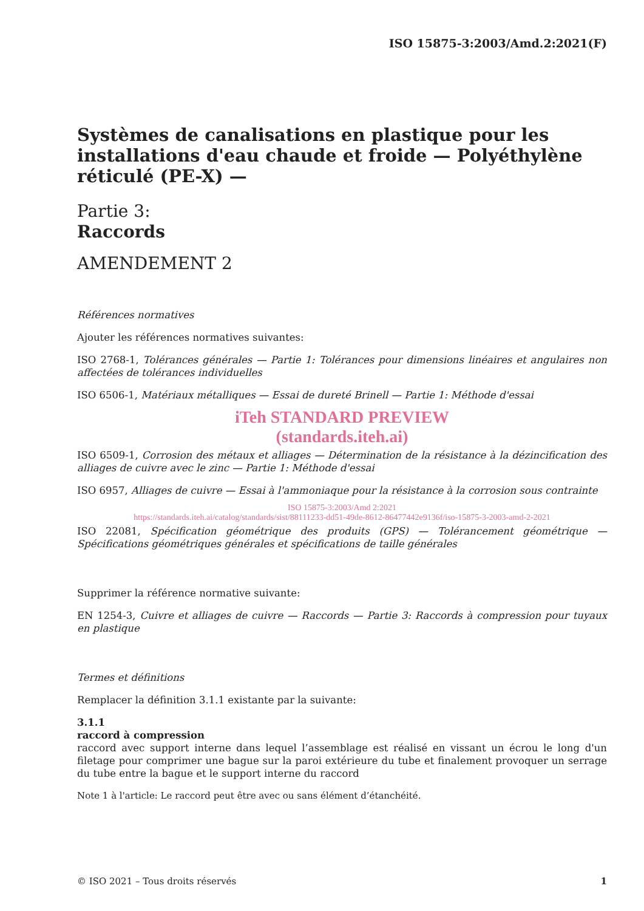ISO 15875-3:2003/Amd.2:2021(F)
Systèmes de canalisations en plastique pour les installations d'eau chaude et froide — Polyéthylène réticulé (PE-X) —
Partie 3:
Raccords
AMENDEMENT 2
Références normatives
Ajouter les références normatives suivantes:
ISO 2768-1, Tolérances générales — Partie 1: Tolérances pour dimensions linéaires et angulaires non affectées de tolérances individuelles
ISO 6506-1, Matériaux métalliques — Essai de dureté Brinell — Partie 1: Méthode d'essai
iTeh STANDARD PREVIEW
(standards.iteh.ai)
ISO 6509-1, Corrosion des métaux et alliages — Détermination de la résistance à la dézincification des alliages de cuivre avec le zinc — Partie 1: Méthode d'essai
ISO 6957, Alliages de cuivre — Essai à l'ammoniaque pour la résistance à la corrosion sous contrainte
ISO 15875-3:2003/Amd 2:2021
https://standards.iteh.ai/catalog/standards/sist/88111233-dd51-49de-8612-86477442e9136f/iso-15875-3-2003-amd-2-2021
ISO 22081, Spécification géométrique des produits (GPS) — Tolérancement géométrique — Spécifications géométriques générales et spécifications de taille générales
Supprimer la référence normative suivante:
EN 1254-3, Cuivre et alliages de cuivre — Raccords — Partie 3: Raccords à compression pour tuyaux en plastique
Termes et définitions
Remplacer la définition 3.1.1 existante par la suivante:
3.1.1
raccord à compression
raccord avec support interne dans lequel l’assemblage est réalisé en vissant un écrou le long d'un filetage pour comprimer une bague sur la paroi extérieure du tube et finalement provoquer un serrage du tube entre la bague et le support interne du raccord
Note 1 à l'article: Le raccord peut être avec ou sans élément d’étanchéité.
© ISO 2021 – Tous droits réservés 1